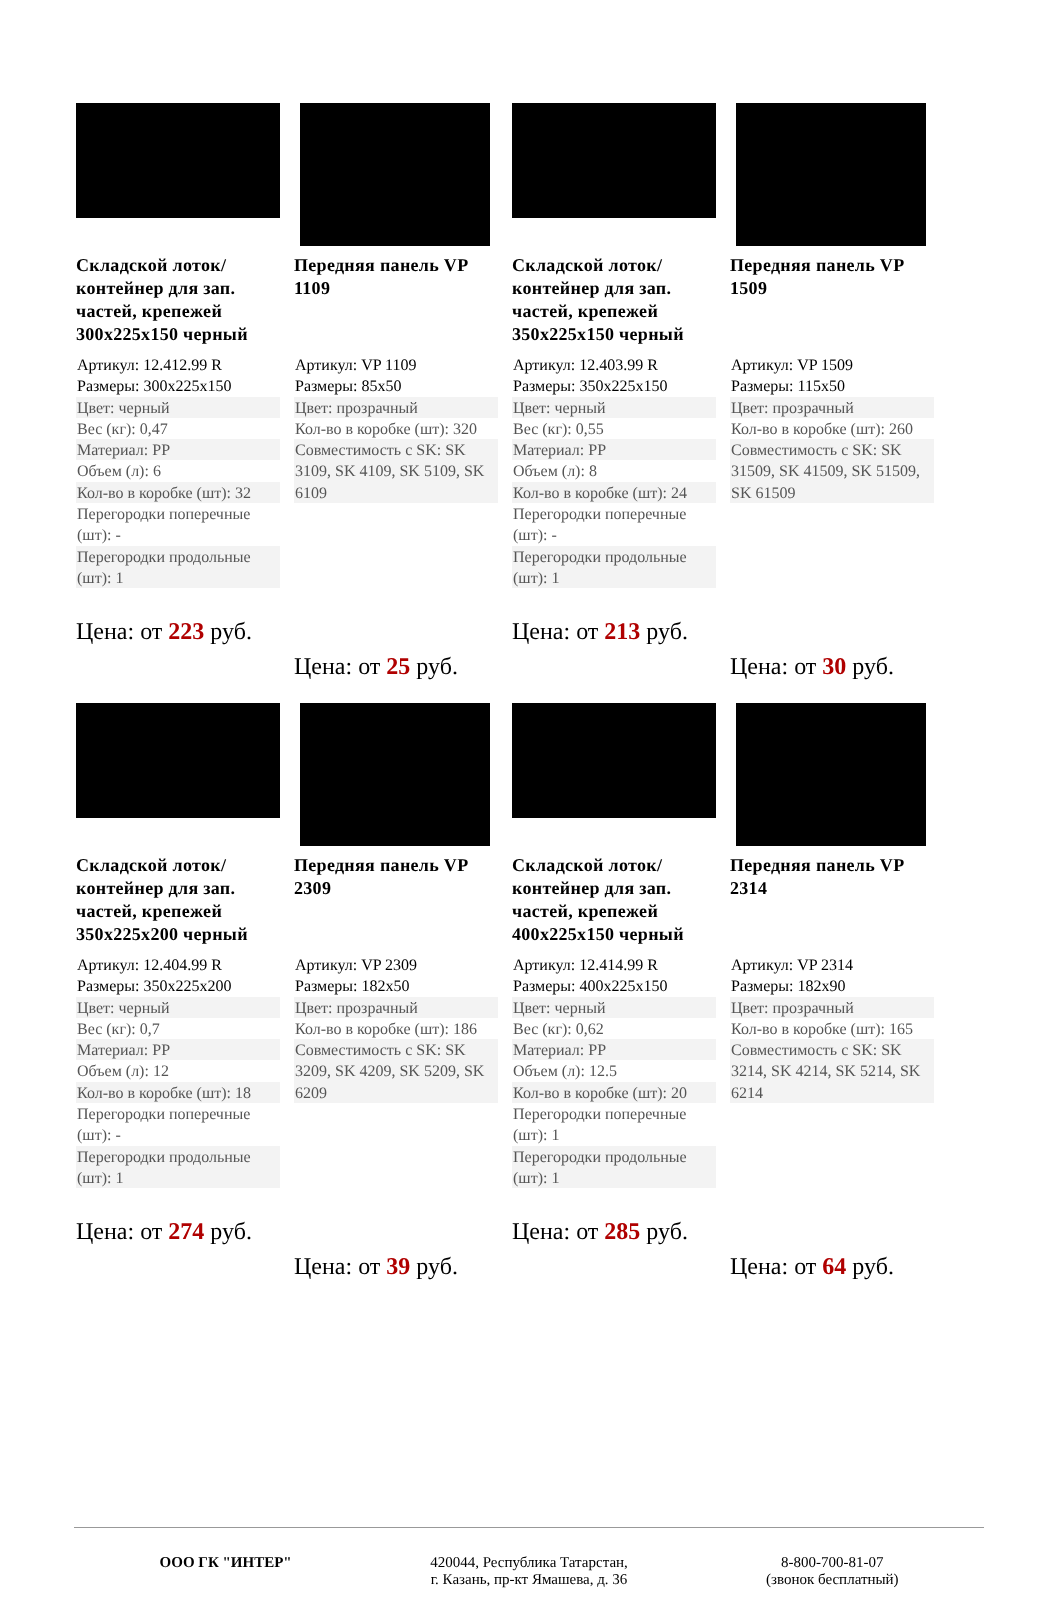Складской лоток/контейнер для зап. частей, крепежей 300x225x150 черный
Артикул: 12.412.99 R
Размеры: 300x225x150
Цвет: черный
Вес (кг): 0,47
Материал: PP
Объем (л): 6
Кол-во в коробке (шт): 32
Перегородки поперечные (шт): -
Перегородки продольные (шт): 1
Цена: от 223 руб.
Передняя панель VP 1109
Артикул: VP 1109
Размеры: 85x50
Цвет: прозрачный
Кол-во в коробке (шт): 320
Совместимость с SK: SK 3109, SK 4109, SK 5109, SK 6109
Цена: от 25 руб.
Складской лоток/контейнер для зап. частей, крепежей 350x225x150 черный
Артикул: 12.403.99 R
Размеры: 350x225x150
Цвет: черный
Вес (кг): 0,55
Материал: PP
Объем (л): 8
Кол-во в коробке (шт): 24
Перегородки поперечные (шт): -
Перегородки продольные (шт): 1
Цена: от 213 руб.
Передняя панель VP 1509
Артикул: VP 1509
Размеры: 115x50
Цвет: прозрачный
Кол-во в коробке (шт): 260
Совместимость с SK: SK 31509, SK 41509, SK 51509, SK 61509
Цена: от 30 руб.
Складской лоток/контейнер для зап. частей, крепежей 350x225x200 черный
Артикул: 12.404.99 R
Размеры: 350x225x200
Цвет: черный
Вес (кг): 0,7
Материал: PP
Объем (л): 12
Кол-во в коробке (шт): 18
Перегородки поперечные (шт): -
Перегородки продольные (шт): 1
Цена: от 274 руб.
Передняя панель VP 2309
Артикул: VP 2309
Размеры: 182x50
Цвет: прозрачный
Кол-во в коробке (шт): 186
Совместимость с SK: SK 3209, SK 4209, SK 5209, SK 6209
Цена: от 39 руб.
Складской лоток/контейнер для зап. частей, крепежей 400x225x150 черный
Артикул: 12.414.99 R
Размеры: 400x225x150
Цвет: черный
Вес (кг): 0,62
Материал: PP
Объем (л): 12.5
Кол-во в коробке (шт): 20
Перегородки поперечные (шт): 1
Перегородки продольные (шт): 1
Цена: от 285 руб.
Передняя панель VP 2314
Артикул: VP 2314
Размеры: 182x90
Цвет: прозрачный
Кол-во в коробке (шт): 165
Совместимость с SK: SK 3214, SK 4214, SK 5214, SK 6214
Цена: от 64 руб.
ООО ГК "ИНТЕР" 420044, Республика Татарстан,
г. Казань, пр-кт Ямашева, д. 36
8-800-700-81-07
(звонок бесплатный)